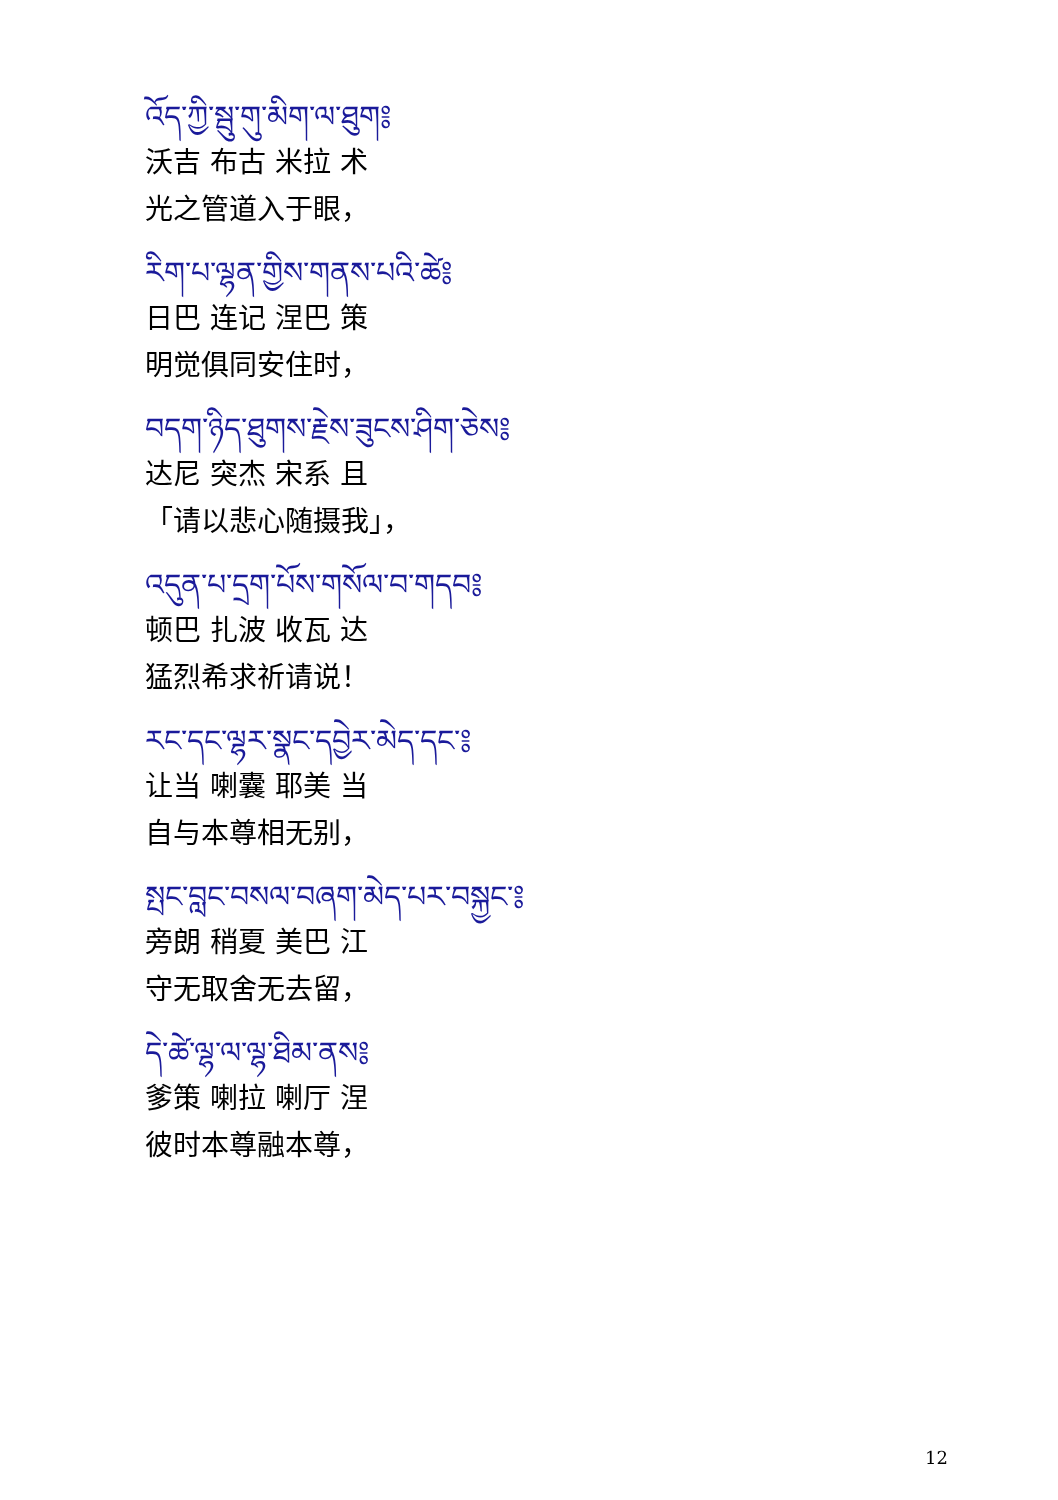འོད་ཀྱི་སྦུ་གུ་མིག་ལ་ཐུག༔
沃吉 布古 米拉 术
光之管道入于眼，
རིག་པ་ལྷན་གྱིས་གནས་པའི་ཚེ༔
日巴 连记 涅巴 策
明觉俱同安住时，
བདག་ཉིད་ཐུགས་རྗེས་ཟུངས་ཤིག་ཅེས༔
达尼 突杰 宋系 且
「请以悲心随摄我」，
འདུན་པ་དྲག་པོས་གསོལ་བ་གདབ༔
顿巴 扎波 收瓦 达
猛烈希求祈请说！
རང་དང་ལྷར་སྣང་དབྱེར་མེད་དང་༔
让当 喇囊 耶美 当
自与本尊相无别，
སྤང་བླང་བསལ་བཞག་མེད་པར་བསྐྱང་༔
旁朗 稍夏 美巴 江
守无取舍无去留，
དེ་ཚེ་ལྷ་ལ་ལྷ་ཐིམ་ནས༔
爹策 喇拉 喇厅 涅
彼时本尊融本尊，
12